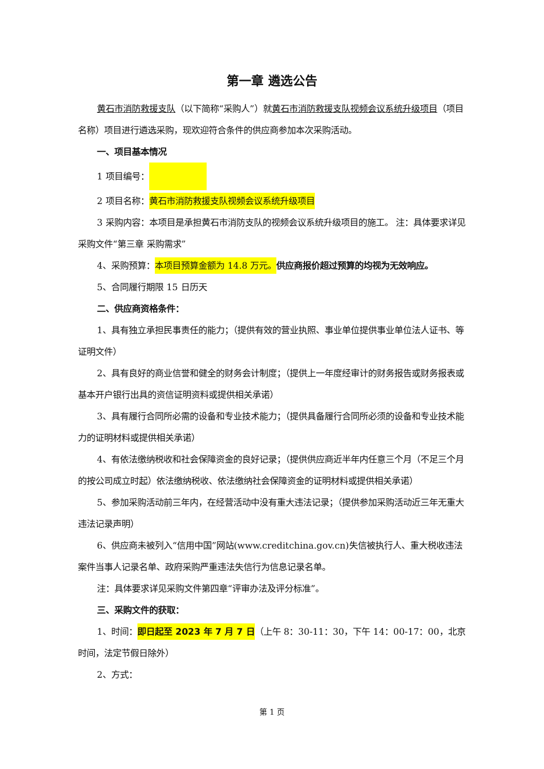第一章 遴选公告
黄石市消防救援支队（以下简称“采购人”）就黄石市消防救援支队视频会议系统升级项目（项目名称）项目进行遴选采购，现欢迎符合条件的供应商参加本次采购活动。
一、项目基本情况
1 项目编号：
2 项目名称：黄石市消防救援支队视频会议系统升级项目
3 采购内容：本项目是承担黄石市消防支队的视频会议系统升级项目的施工。 注：具体要求详见采购文件“第三章 采购需求”
4、采购预算：本项目预算金额为 14.8 万元。供应商报价超过预算的均视为无效响应。
5、合同履行期限 15 日历天
二、供应商资格条件：
1、具有独立承担民事责任的能力；（提供有效的营业执照、事业单位提供事业单位法人证书、等证明文件）
2、具有良好的商业信誉和健全的财务会计制度；（提供上一年度经审计的财务报告或财务报表或基本开户银行出具的资信证明资料或提供相关承诺）
3、具有履行合同所必需的设备和专业技术能力；（提供具备履行合同所必须的设备和专业技术能力的证明材料或提供相关承诺）
4、有依法缴纳税收和社会保障资金的良好记录；（提供供应商近半年内任意三个月（不足三个月的按公司成立时起）依法缴纳税收、依法缴纳社会保障资金的证明材料或提供相关承诺）
5、参加采购活动前三年内，在经营活动中没有重大违法记录；（提供参加采购活动近三年无重大违法记录声明）
6、供应商未被列入“信用中国”网站(www.creditchina.gov.cn)失信被执行人、重大税收违法案件当事人记录名单、政府采购严重违法失信行为信息记录名单。
注：具体要求详见采购文件第四章“评审办法及评分标准”。
三、采购文件的获取：
1、时间：即日起至 2023 年 7 月 7 日（上午 8：30-11：30，下午 14：00-17：00，北京时间，法定节假日除外）
2、方式：
第 1 页